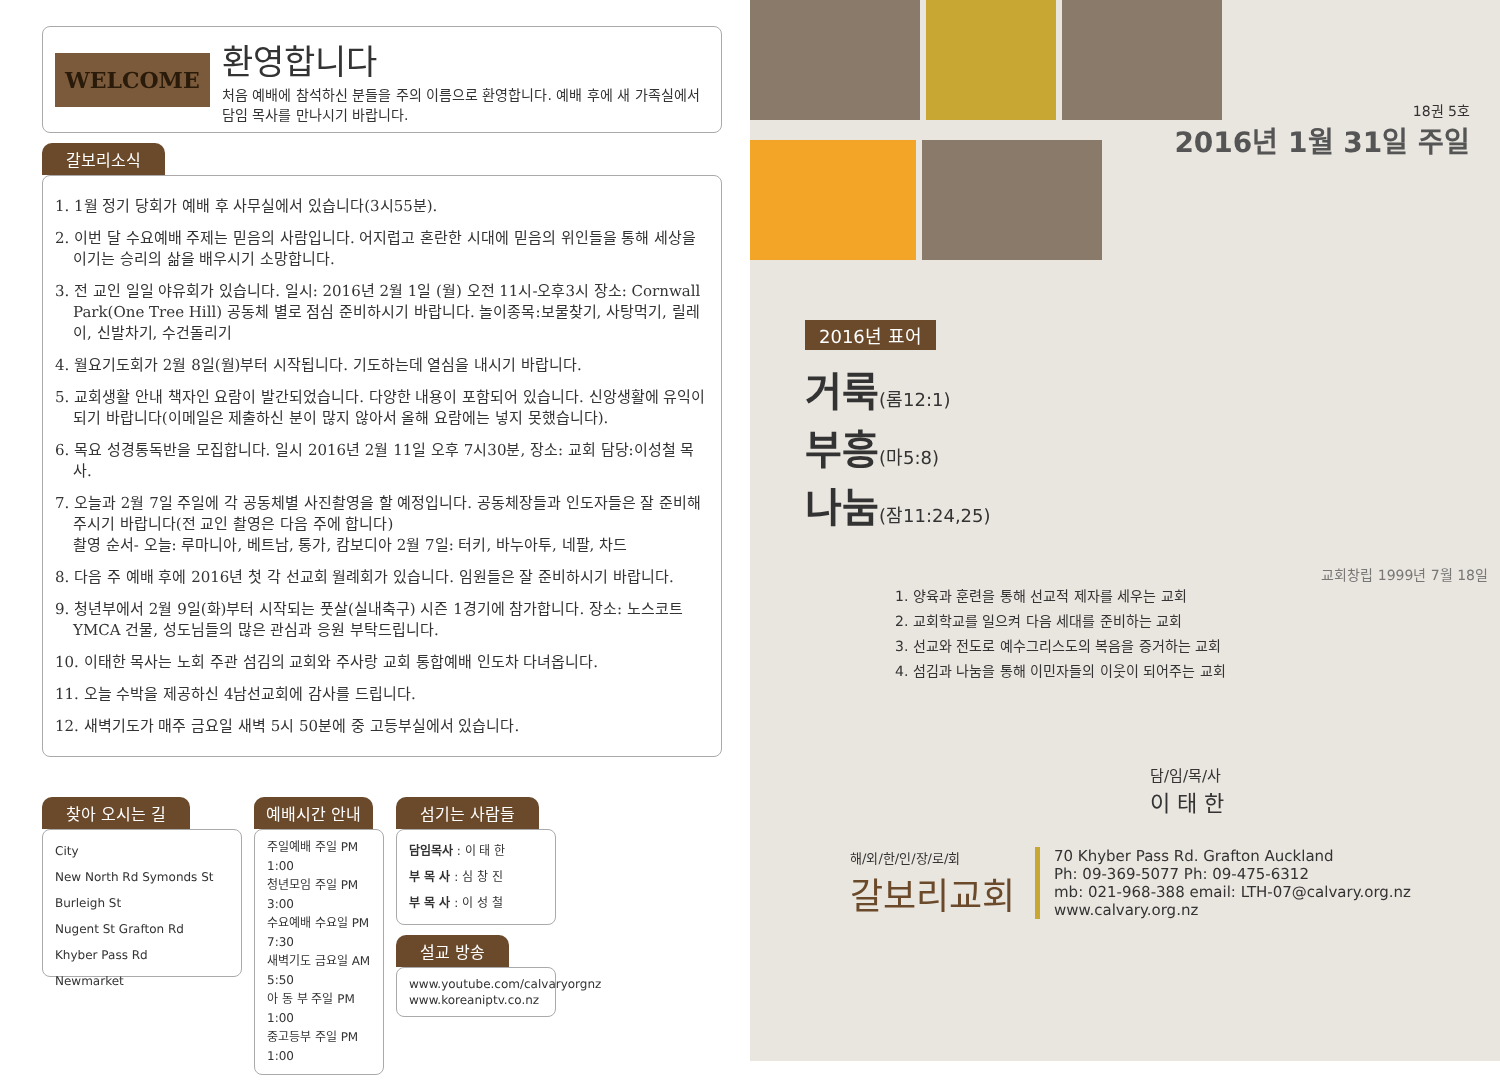WELCOME
환영합니다
처음 예배에 참석하신 분들을 주의 이름으로 환영합니다. 예배 후에 새 가족실에서 담임 목사를 만나시기 바랍니다.
갈보리소식
1. 1월 정기 당회가 예배 후 사무실에서 있습니다(3시55분).
2. 이번 달 수요예배 주제는 믿음의 사람입니다. 어지럽고 혼란한 시대에 믿음의 위인들을 통해 세상을 이기는 승리의 삶을 배우시기 소망합니다.
3. 전 교인 일일 야유회가 있습니다. 일시: 2016년 2월 1일 (월) 오전 11시-오후3시 장소: Cornwall Park(One Tree Hill) 공동체 별로 점심 준비하시기 바랍니다. 놀이종목:보물찾기, 사탕먹기, 릴레이, 신발차기, 수건돌리기
4. 월요기도회가 2월 8일(월)부터 시작됩니다. 기도하는데 열심을 내시기 바랍니다.
5. 교회생활 안내 책자인 요람이 발간되었습니다. 다양한 내용이 포함되어 있습니다. 신앙생활에 유익이 되기 바랍니다(이메일은 제출하신 분이 많지 않아서 올해 요람에는 넣지 못했습니다).
6. 목요 성경통독반을 모집합니다. 일시 2016년 2월 11일 오후 7시30분, 장소: 교회 담당:이성철 목사.
7. 오늘과 2월 7일 주일에 각 공동체별 사진촬영을 할 예정입니다. 공동체장들과 인도자들은 잘 준비해주시기 바랍니다(전 교인 촬영은 다음 주에 합니다)
촬영 순서- 오늘: 루마니아, 베트남, 통가, 캄보디아 2월 7일: 터키, 바누아투, 네팔, 차드
8. 다음 주 예배 후에 2016년 첫 각 선교회 월례회가 있습니다. 임원들은 잘 준비하시기 바랍니다.
9. 청년부에서 2월 9일(화)부터 시작되는 풋살(실내축구) 시즌 1경기에 참가합니다. 장소: 노스코트 YMCA 건물, 성도님들의 많은 관심과 응원 부탁드립니다.
10. 이태한 목사는 노회 주관 섬김의 교회와 주사랑 교회 통합예배 인도차 다녀옵니다.
11. 오늘 수박을 제공하신 4남선교회에 감사를 드립니다.
12. 새벽기도가 매주 금요일 새벽 5시 50분에 중 고등부실에서 있습니다.
찾아 오시는 길
City
New North Rd Symonds St
Burleigh St
Nugent St Grafton Rd
Khyber Pass Rd
Newmarket
예배시간 안내
주일예배 주일 PM 1:00
청년모임 주일 PM 3:00
수요예배 수요일 PM 7:30
새벽기도 금요일 AM 5:50
아 동 부 주일 PM 1:00
중고등부 주일 PM 1:00
섬기는 사람들
담임목사 : 이 태 한
부 목 사 : 심 창 진
부 목 사 : 이 성 철
설교 방송
www.youtube.com/calvaryorgnz
www.koreaniptv.co.nz
18권 5호
2016년 1월 31일 주일
2016년 표어
거룩(롬12:1)
부흥(마5:8)
나눔(잠11:24,25)
교회창립 1999년 7월 18일
1. 양육과 훈련을 통해 선교적 제자를 세우는 교회
2. 교회학교를 일으켜 다음 세대를 준비하는 교회
3. 선교와 전도로 예수그리스도의 복음을 증거하는 교회
4. 섬김과 나눔을 통해 이민자들의 이웃이 되어주는 교회
담/임/목/사
이 태 한
해/외/한/인/장/로/회
갈보리교회
70 Khyber Pass Rd. Grafton Auckland
Ph: 09-369-5077 Ph: 09-475-6312
mb: 021-968-388 email: LTH-07@calvary.org.nz
www.calvary.org.nz